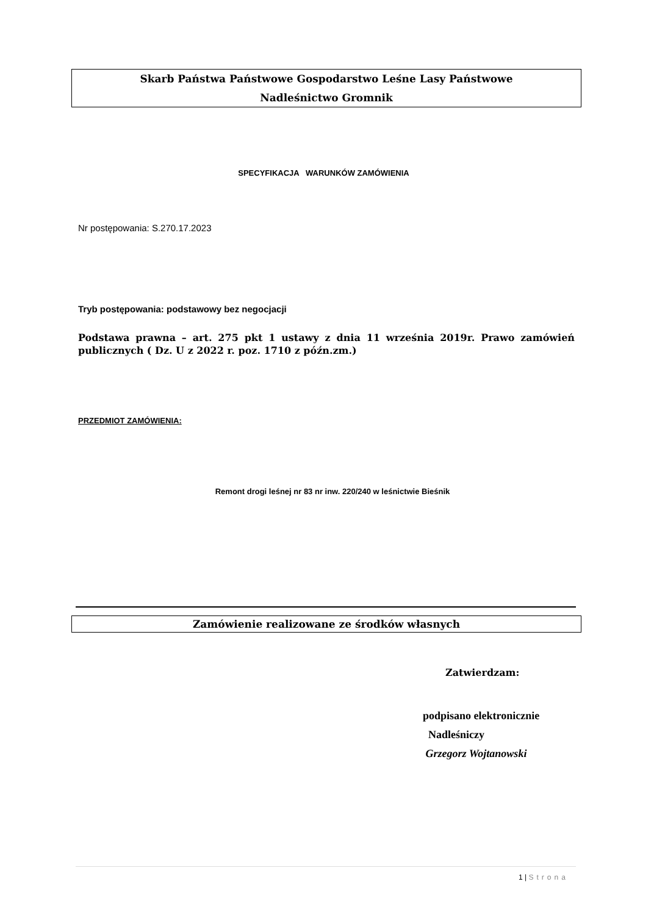Skarb Państwa Państwowe Gospodarstwo Leśne Lasy Państwowe
Nadleśnictwo Gromnik
SPECYFIKACJA WARUNKÓW ZAMÓWIENIA
Nr postępowania: S.270.17.2023
Tryb postępowania: podstawowy bez negocjacji
Podstawa prawna – art. 275 pkt 1 ustawy z dnia 11 września 2019r. Prawo zamówień publicznych ( Dz. U z 2022 r. poz. 1710 z późn.zm.)
PRZEDMIOT ZAMÓWIENIA:
Remont drogi leśnej nr 83 nr inw. 220/240 w leśnictwie Bieśnik
Zamówienie realizowane ze środków własnych
Zatwierdzam:
podpisano elektronicznie
Nadleśniczy
Grzegorz Wojtanowski
1 | Strona